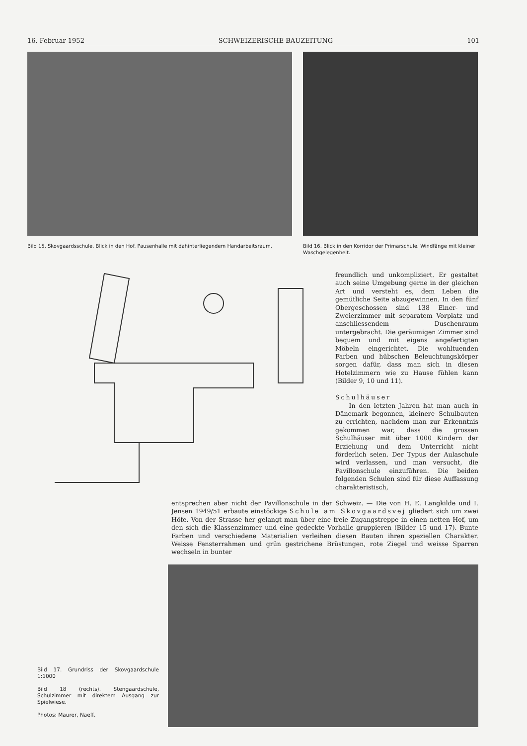16. Februar 1952 SCHWEIZERISCHE BAUZEITUNG 101
Bild 15. Skovgaardsschule. Blick in den Hof. Pausenhalle mit dahinterliegendem Handarbeitsraum.
Bild 16. Blick in den Korridor der Primarschule. Windfänge mit kleiner Waschgelegenheit.
freundlich und unkompliziert. Er gestaltet auch seine Umgebung gerne in der gleichen Art und versteht es, dem Leben die gemütliche Seite abzugewinnen. In den fünf Obergeschossen sind 138 Einer- und Zweierzimmer mit separatem Vorplatz und anschliessendem Duschenraum untergebracht. Die geräumigen Zimmer sind bequem und mit eigens angefertigten Möbeln eingerichtet. Die wohltuenden Farben und hübschen Beleuchtungskörper sorgen dafür, dass man sich in diesen Hotelzimmern wie zu Hause fühlen kann (Bilder 9, 10 und 11).
Schulhäuser
In den letzten Jahren hat man auch in Dänemark begonnen, kleinere Schulbauten zu errichten, nachdem man zur Erkenntnis gekommen war, dass die grossen Schulhäuser mit über 1000 Kindern der Erziehung und dem Unterricht nicht förderlich seien. Der Typus der Aulaschule wird verlassen, und man versucht, die Pavillonschule einzuführen. Die beiden folgenden Schulen sind für diese Auffassung charakteristisch,
entsprechen aber nicht der Pavillonschule in der Schweiz. — Die von H. E. Langkilde und I. Jensen 1949/51 erbaute einstöckige Schule am Skovgaardsvej gliedert sich um zwei Höfe. Von der Strasse her gelangt man über eine freie Zugangstreppe in einen netten Hof, um den sich die Klassenzimmer und eine gedeckte Vorhalle gruppieren (Bilder 15 und 17). Bunte Farben und verschiedene Materialien verleihen diesen Bauten ihren speziellen Charakter. Weisse Fensterrahmen und grün gestrichene Brüstungen, rote Ziegel und weisse Sparren wechseln in bunter
Bild 17. Grundriss der Skovgaardschule 1:1000
Bild 18 (rechts). Stengaardschule, Schulzimmer mit direktem Ausgang zur Spielwiese.
Photos: Maurer, Naeff.